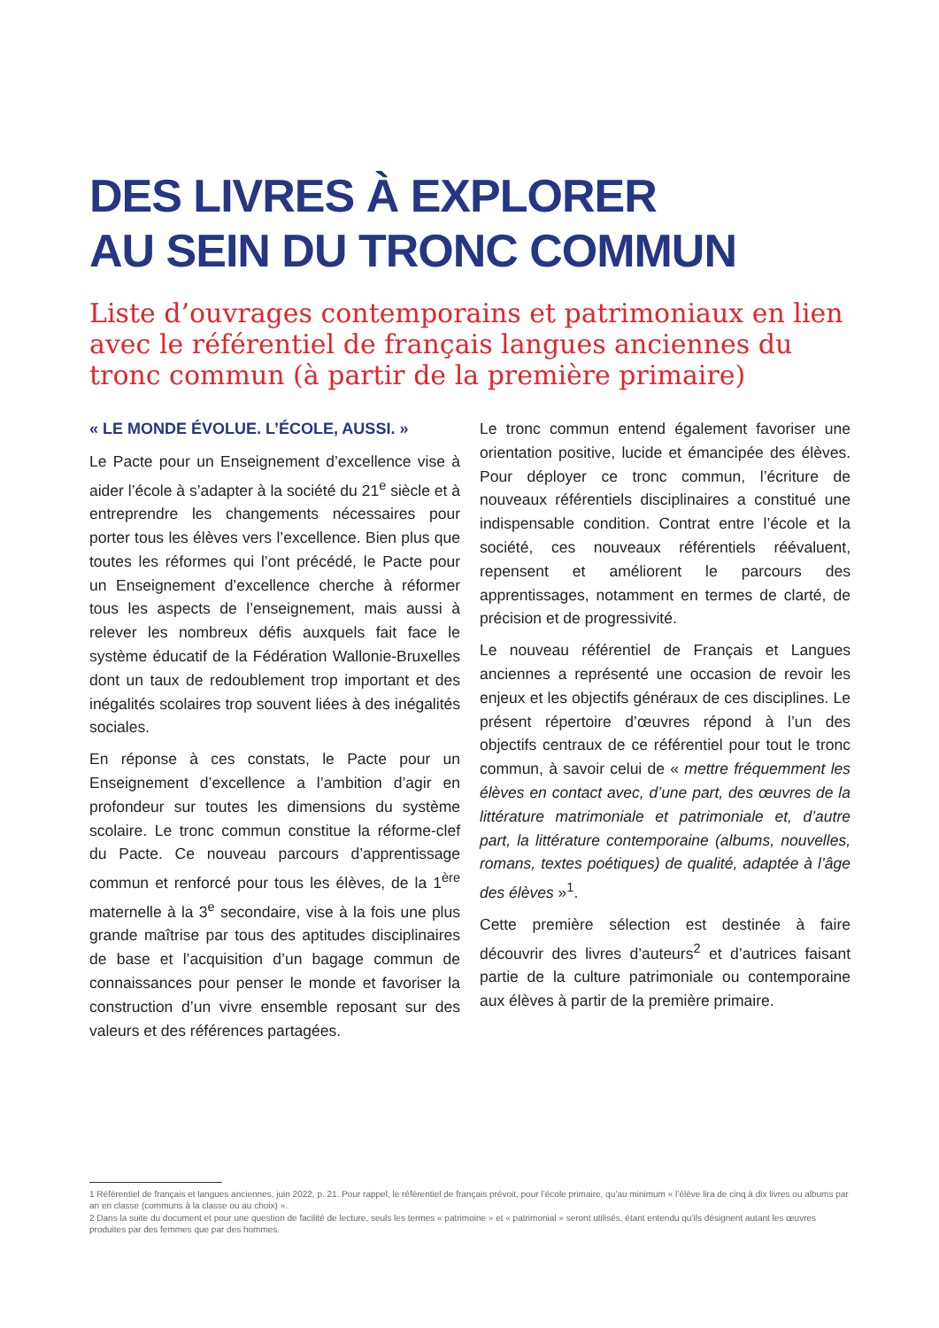DES LIVRES À EXPLORER
AU SEIN DU TRONC COMMUN
Liste d’ouvrages contemporains et patrimoniaux en lien avec le référentiel de français langues anciennes du tronc commun (à partir de la première primaire)
« LE MONDE ÉVOLUE. L’ÉCOLE, AUSSI. »
Le Pacte pour un Enseignement d’excellence vise à aider l’école à s’adapter à la société du 21<sup>e</sup> siècle et à entreprendre les changements nécessaires pour porter tous les élèves vers l’excellence. Bien plus que toutes les réformes qui l’ont précédé, le Pacte pour un Enseignement d’excellence cherche à réformer tous les aspects de l’enseignement, mais aussi à relever les nombreux défis auxquels fait face le système éducatif de la Fédération Wallonie-Bruxelles dont un taux de redoublement trop important et des inégalités scolaires trop souvent liées à des inégalités sociales.
En réponse à ces constats, le Pacte pour un Enseignement d’excellence a l’ambition d’agir en profondeur sur toutes les dimensions du système scolaire. Le tronc commun constitue la réforme-clef du Pacte. Ce nouveau parcours d’apprentissage commun et renforcé pour tous les élèves, de la 1<sup>ère</sup> maternelle à la 3<sup>e</sup> secondaire, vise à la fois une plus grande maîtrise par tous des aptitudes disciplinaires de base et l’acquisition d’un bagage commun de connaissances pour penser le monde et favoriser la construction d’un vivre ensemble reposant sur des valeurs et des références partagées.
Le tronc commun entend également favoriser une orientation positive, lucide et émancipée des élèves. Pour déployer ce tronc commun, l’écriture de nouveaux référentiels disciplinaires a constitué une indispensable condition. Contrat entre l’école et la société, ces nouveaux référentiels réévaluent, repensent et améliorent le parcours des apprentissages, notamment en termes de clarté, de précision et de progressivité.
Le nouveau référentiel de Français et Langues anciennes a représenté une occasion de revoir les enjeux et les objectifs généraux de ces disciplines. Le présent répertoire d’œuvres répond à l’un des objectifs centraux de ce référentiel pour tout le tronc commun, à savoir celui de « mettre fréquemment les élèves en contact avec, d’une part, des œuvres de la littérature matrimoniale et patrimoniale et, d’autre part, la littérature contemporaine (albums, nouvelles, romans, textes poétiques) de qualité, adaptée à l’âge des élèves »<sup>1</sup>.
Cette première sélection est destinée à faire découvrir des livres d’auteurs<sup>2</sup> et d’autrices faisant partie de la culture patrimoniale ou contemporaine aux élèves à partir de la première primaire.
1 Référentiel de français et langues anciennes, juin 2022, p. 21. Pour rappel, le référentiel de français prévoit, pour l’école primaire, qu’au minimum « l’élève lira de cinq à dix livres ou albums par an en classe (communs à la classe ou au choix) ».
2 Dans la suite du document et pour une question de facilité de lecture, seuls les termes « patrimoine » et « patrimonial » seront utilisés, étant entendu qu’ils désignent autant les œuvres produites par des femmes que par des hommes.